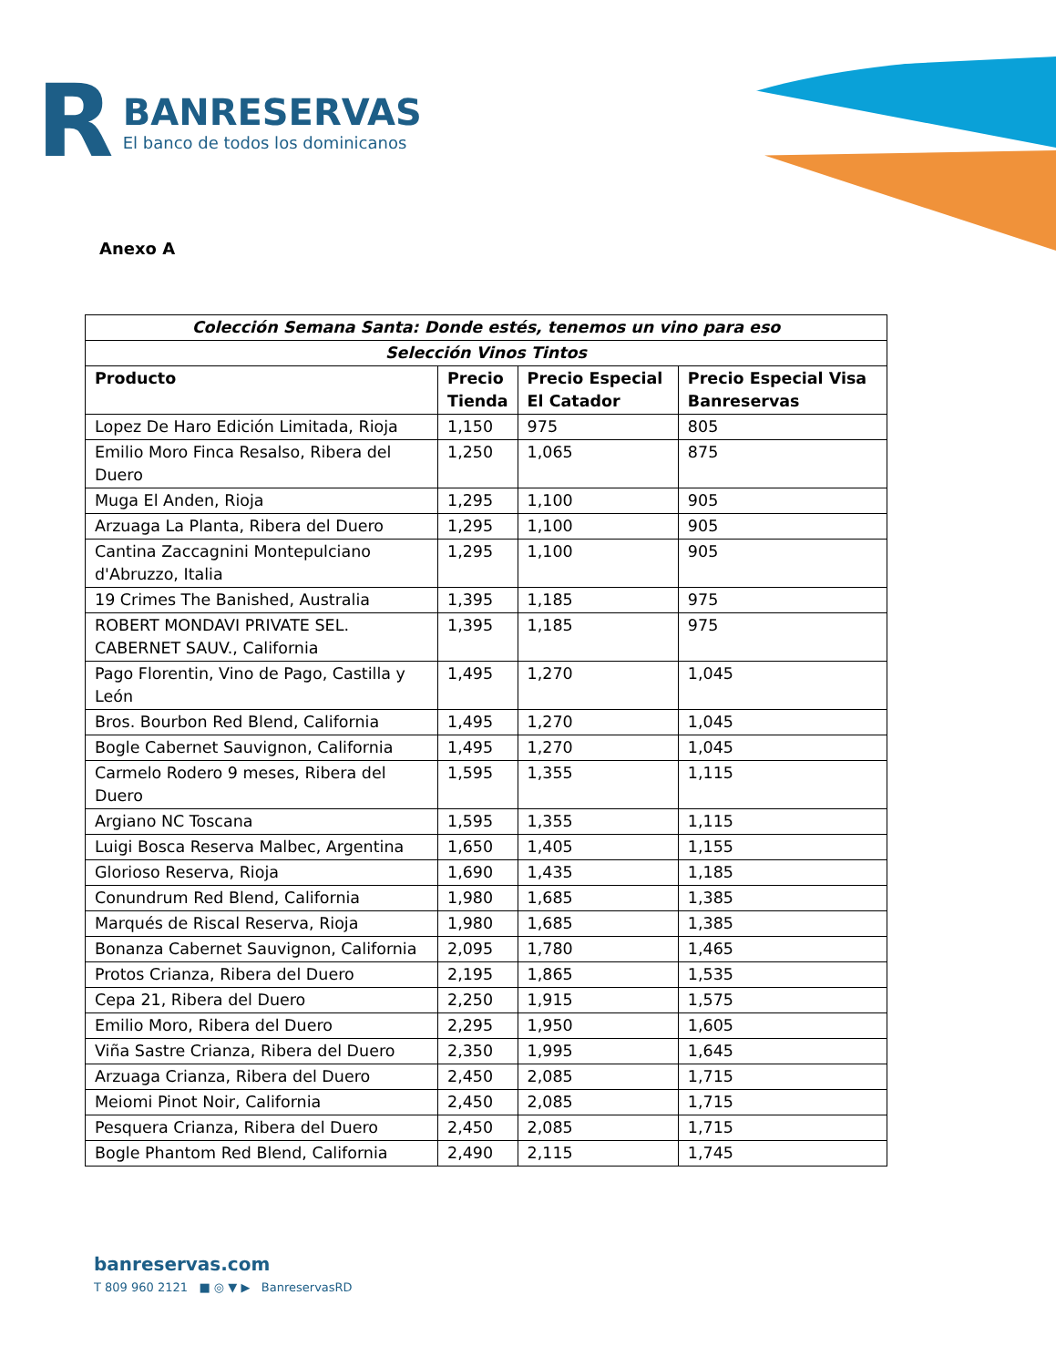R
BANRESERVAS
El banco de todos los dominicanos
Anexo A
| Colección Semana Santa: Donde estés, tenemos un vino para eso | | | |
| --- | --- | --- | --- |
| Selección Vinos Tintos | | | |
| Producto | Precio Tienda | Precio Especial El Catador | Precio Especial Visa Banreservas |
| Lopez De Haro Edición Limitada, Rioja | 1,150 | 975 | 805 |
| Emilio Moro Finca Resalso, Ribera del Duero | 1,250 | 1,065 | 875 |
| Muga El Anden, Rioja | 1,295 | 1,100 | 905 |
| Arzuaga La Planta, Ribera del Duero | 1,295 | 1,100 | 905 |
| Cantina Zaccagnini Montepulciano d'Abruzzo, Italia | 1,295 | 1,100 | 905 |
| 19 Crimes The Banished, Australia | 1,395 | 1,185 | 975 |
| ROBERT MONDAVI PRIVATE SEL. CABERNET SAUV., California | 1,395 | 1,185 | 975 |
| Pago Florentin, Vino de Pago, Castilla y León | 1,495 | 1,270 | 1,045 |
| Bros. Bourbon Red Blend, California | 1,495 | 1,270 | 1,045 |
| Bogle Cabernet Sauvignon, California | 1,495 | 1,270 | 1,045 |
| Carmelo Rodero 9 meses, Ribera del Duero | 1,595 | 1,355 | 1,115 |
| Argiano NC Toscana | 1,595 | 1,355 | 1,115 |
| Luigi Bosca Reserva Malbec, Argentina | 1,650 | 1,405 | 1,155 |
| Glorioso Reserva, Rioja | 1,690 | 1,435 | 1,185 |
| Conundrum Red Blend, California | 1,980 | 1,685 | 1,385 |
| Marqués de Riscal Reserva, Rioja | 1,980 | 1,685 | 1,385 |
| Bonanza Cabernet Sauvignon, California | 2,095 | 1,780 | 1,465 |
| Protos Crianza, Ribera del Duero | 2,195 | 1,865 | 1,535 |
| Cepa 21, Ribera del Duero | 2,250 | 1,915 | 1,575 |
| Emilio Moro, Ribera del Duero | 2,295 | 1,950 | 1,605 |
| Viña Sastre Crianza, Ribera del Duero | 2,350 | 1,995 | 1,645 |
| Arzuaga Crianza, Ribera del Duero | 2,450 | 2,085 | 1,715 |
| Meiomi Pinot Noir, California | 2,450 | 2,085 | 1,715 |
| Pesquera Crianza, Ribera del Duero | 2,450 | 2,085 | 1,715 |
| Bogle Phantom Red Blend, California | 2,490 | 2,115 | 1,745 |
banreservas.com
T 809 960 2121 ■ ◎ ▼ ▶ BanreservasRD